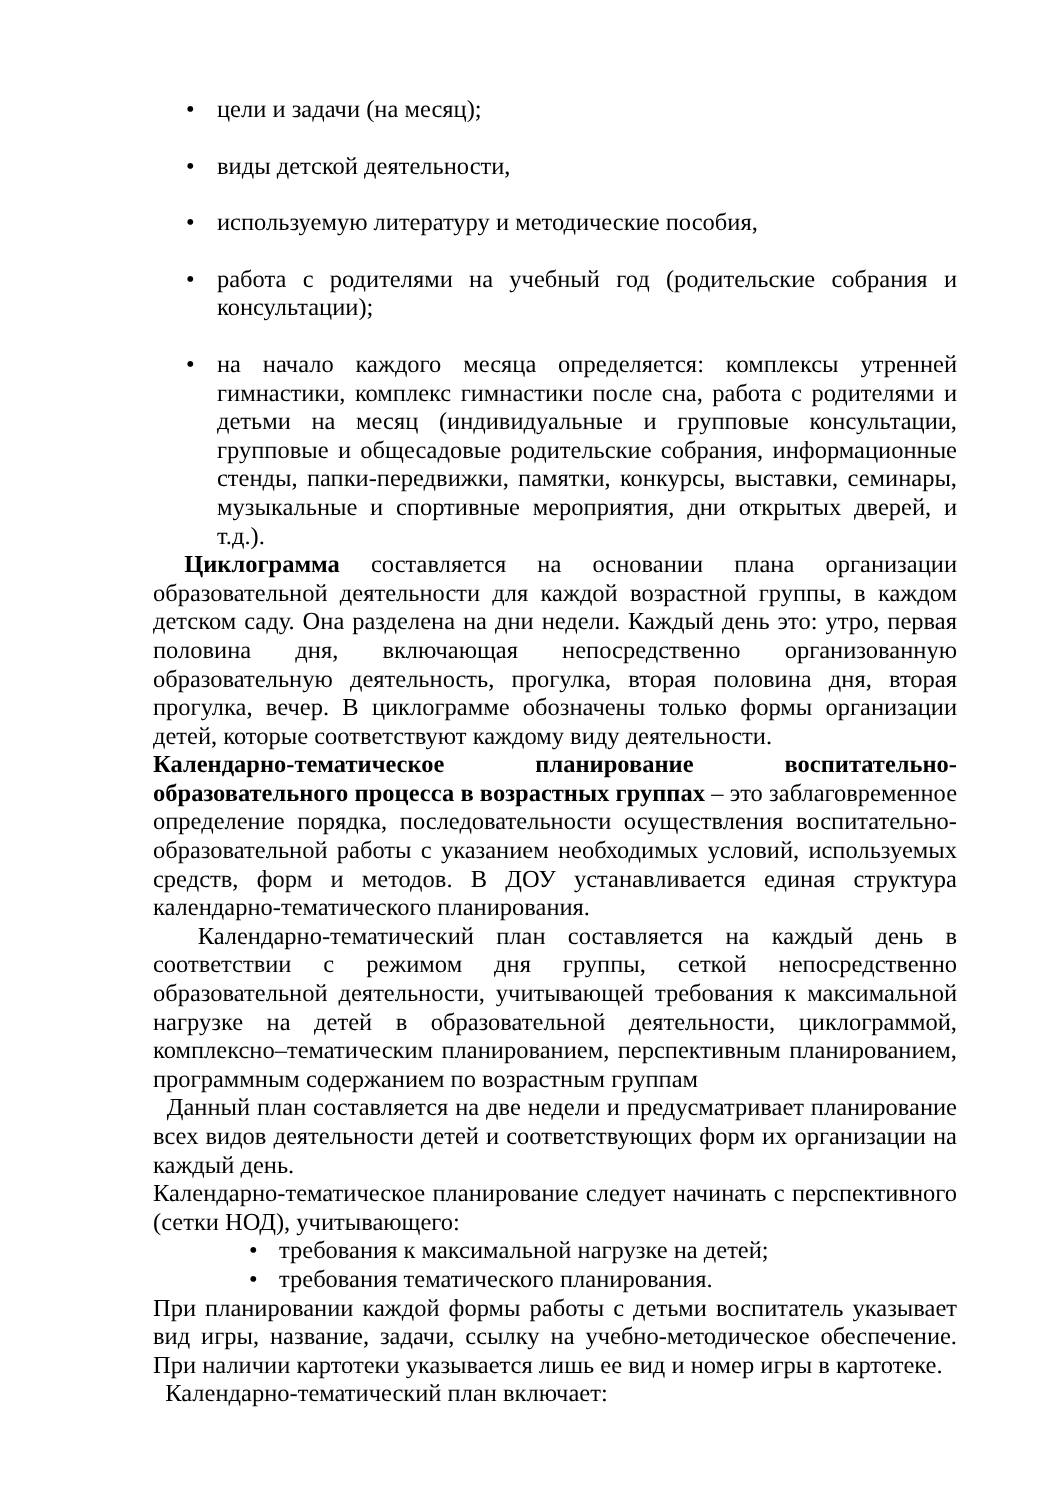• цели и задачи (на месяц);
• виды детской деятельности,
• используемую литературу и методические пособия,
• работа с родителями на учебный год (родительские собрания и консультации);
• на начало каждого месяца определяется: комплексы утренней гимнастики, комплекс гимнастики после сна, работа с родителями и детьми на месяц (индивидуальные и групповые консультации, групповые и общесадовые родительские собрания, информационные стенды, папки-передвижки, памятки, конкурсы, выставки, семинары, музыкальные и спортивные мероприятия, дни открытых дверей, и т.д.).
Циклограмма составляется на основании плана организации образовательной деятельности для каждой возрастной группы, в каждом детском саду. Она разделена на дни недели. Каждый день это: утро, первая половина дня, включающая непосредственно организованную образовательную деятельность, прогулка, вторая половина дня, вторая прогулка, вечер. В циклограмме обозначены только формы организации детей, которые соответствуют каждому виду деятельности.
Календарно-тематическое планирование воспитательно-образовательного процесса в возрастных группах – это заблаговременное определение порядка, последовательности осуществления воспитательно-образовательной работы с указанием необходимых условий, используемых средств, форм и методов. В ДОУ устанавливается единая структура календарно-тематического планирования.
Календарно-тематический план составляется на каждый день в соответствии с режимом дня группы, сеткой непосредственно образовательной деятельности, учитывающей требования к максимальной нагрузке на детей в образовательной деятельности, циклограммой, комплексно–тематическим планированием, перспективным планированием, программным содержанием по возрастным группам
Данный план составляется на две недели и предусматривает планирование всех видов деятельности детей и соответствующих форм их организации на каждый день.
Календарно-тематическое планирование следует начинать с перспективного (сетки НОД), учитывающего:
• требования к максимальной нагрузке на детей;
• требования тематического планирования.
При планировании каждой формы работы с детьми воспитатель указывает вид игры, название, задачи, ссылку на учебно-методическое обеспечение. При наличии картотеки указывается лишь ее вид и номер игры в картотеке.
Календарно-тематический план включает: